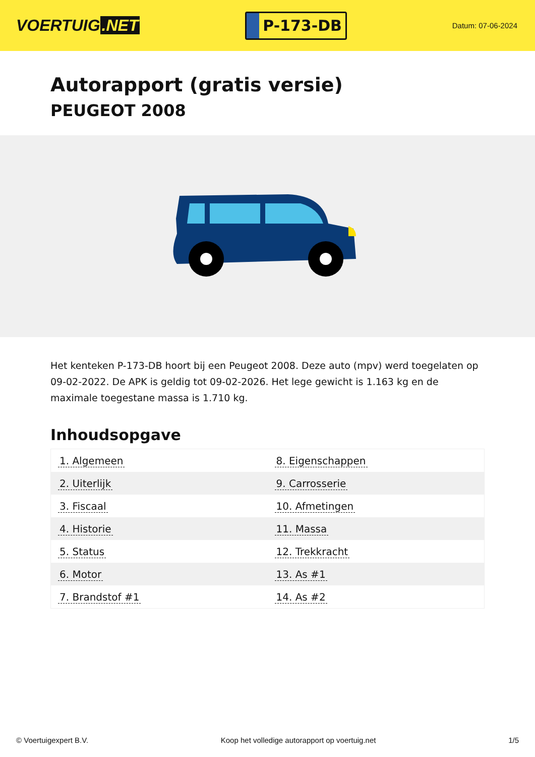VOERTUIG.NET
P-173-DB
Datum: 07-06-2024
Autorapport (gratis versie)
PEUGEOT 2008
Het kenteken P-173-DB hoort bij een Peugeot 2008. Deze auto (mpv) werd toegelaten op 09-02-2022. De APK is geldig tot 09-02-2026. Het lege gewicht is 1.163 kg en de maximale toegestane massa is 1.710 kg.
Inhoudsopgave
| 1. Algemeen | 8. Eigenschappen |
| 2. Uiterlijk | 9. Carrosserie |
| 3. Fiscaal | 10. Afmetingen |
| 4. Historie | 11. Massa |
| 5. Status | 12. Trekkracht |
| 6. Motor | 13. As #1 |
| 7. Brandstof #1 | 14. As #2 |
© Voertuigexpert B.V. Koop het volledige autorapport op voertuig.net
1/5